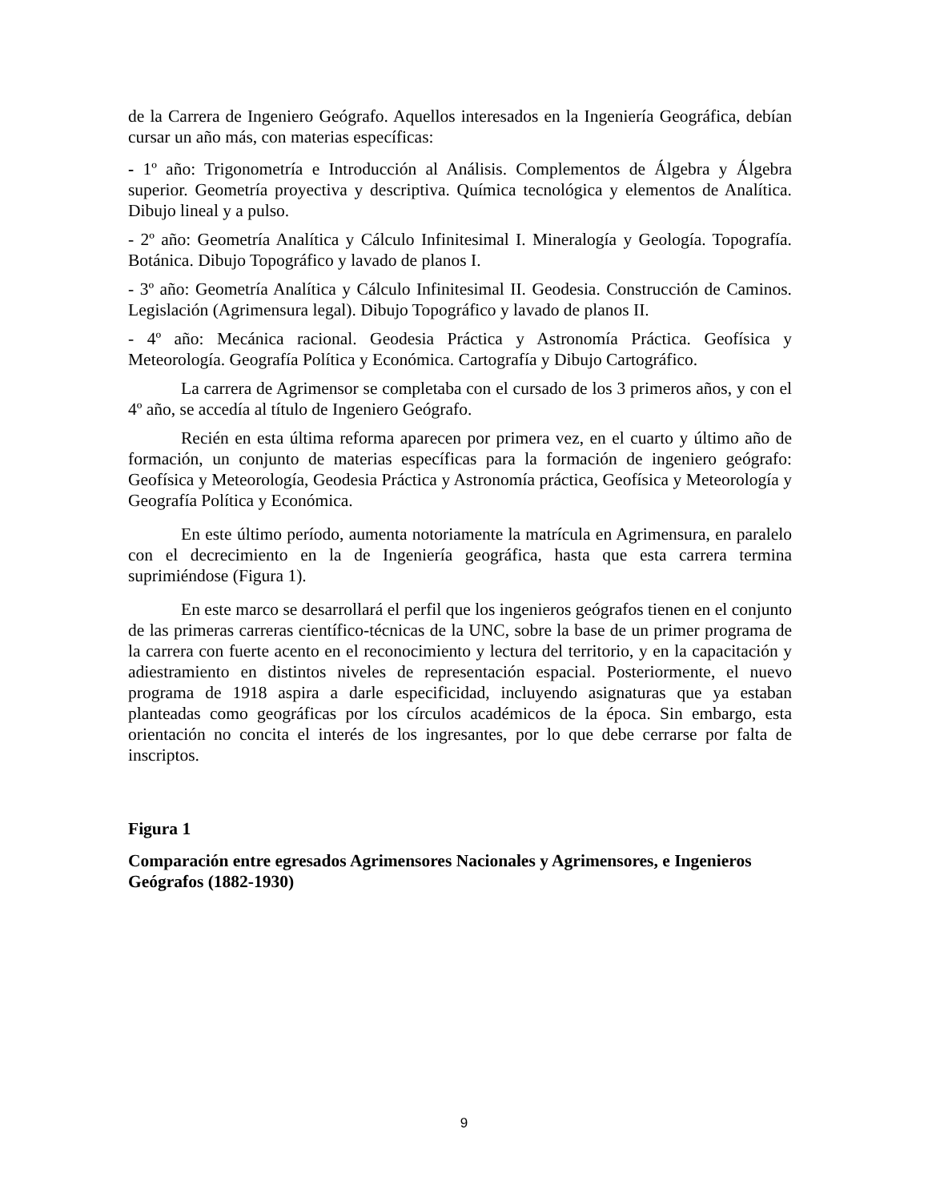de la Carrera de Ingeniero Geógrafo. Aquellos interesados en la Ingeniería Geográfica, debían cursar un año más, con materias específicas:
- 1º año: Trigonometría e Introducción al Análisis. Complementos de Álgebra y Álgebra superior. Geometría proyectiva y descriptiva. Química tecnológica y elementos de Analítica. Dibujo lineal y a pulso.
- 2º año: Geometría Analítica y Cálculo Infinitesimal I. Mineralogía y Geología. Topografía. Botánica. Dibujo Topográfico y lavado de planos I.
- 3º año: Geometría Analítica y Cálculo Infinitesimal II. Geodesia. Construcción de Caminos. Legislación (Agrimensura legal). Dibujo Topográfico y lavado de planos II.
- 4º año: Mecánica racional. Geodesia Práctica y Astronomía Práctica. Geofísica y Meteorología. Geografía Política y Económica. Cartografía y Dibujo Cartográfico.
La carrera de Agrimensor se completaba con el cursado de los 3 primeros años, y con el 4º año, se accedía al título de Ingeniero Geógrafo.
Recién en esta última reforma aparecen por primera vez, en el cuarto y último año de formación, un conjunto de materias específicas para la formación de ingeniero geógrafo: Geofísica y Meteorología, Geodesia Práctica y Astronomía práctica, Geofísica y Meteorología y Geografía Política y Económica.
En este último período, aumenta notoriamente la matrícula en Agrimensura, en paralelo con el decrecimiento en la de Ingeniería geográfica, hasta que esta carrera termina suprimiéndose (Figura 1).
En este marco se desarrollará el perfil que los ingenieros geógrafos tienen en el conjunto de las primeras carreras científico-técnicas de la UNC, sobre la base de un primer programa de la carrera con fuerte acento en el reconocimiento y lectura del territorio, y en la capacitación y adiestramiento en distintos niveles de representación espacial. Posteriormente, el nuevo programa de 1918 aspira a darle especificidad, incluyendo asignaturas que ya estaban planteadas como geográficas por los círculos académicos de la época. Sin embargo, esta orientación no concita el interés de los ingresantes, por lo que debe cerrarse por falta de inscriptos.
Figura 1
Comparación entre egresados Agrimensores Nacionales y Agrimensores, e Ingenieros Geógrafos (1882-1930)
9